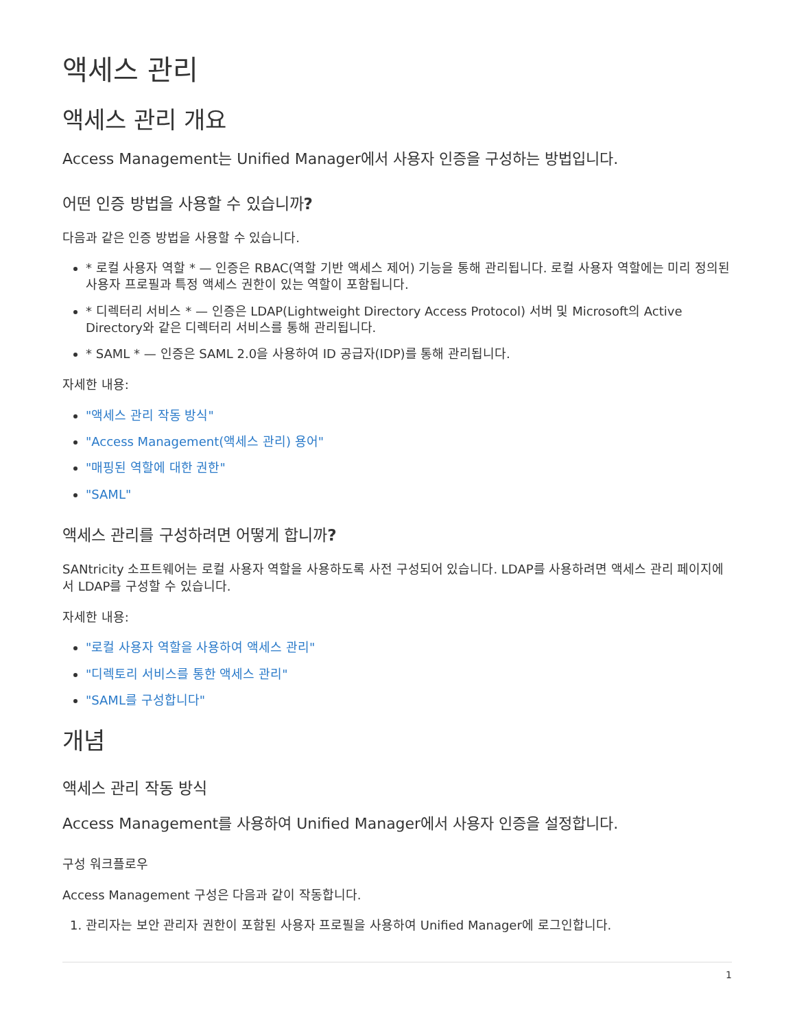액세스 관리
액세스 관리 개요
Access Management는 Unified Manager에서 사용자 인증을 구성하는 방법입니다.
어떤 인증 방법을 사용할 수 있습니까?
다음과 같은 인증 방법을 사용할 수 있습니다.
* 로컬 사용자 역할 * — 인증은 RBAC(역할 기반 액세스 제어) 기능을 통해 관리됩니다. 로컬 사용자 역할에는 미리 정의된 사용자 프로필과 특정 액세스 권한이 있는 역할이 포함됩니다.
* 디렉터리 서비스 * — 인증은 LDAP(Lightweight Directory Access Protocol) 서버 및 Microsoft의 Active Directory와 같은 디렉터리 서비스를 통해 관리됩니다.
* SAML * — 인증은 SAML 2.0을 사용하여 ID 공급자(IDP)를 통해 관리됩니다.
자세한 내용:
"액세스 관리 작동 방식"
"Access Management(액세스 관리) 용어"
"매핑된 역할에 대한 권한"
"SAML"
액세스 관리를 구성하려면 어떻게 합니까?
SANtricity 소프트웨어는 로컬 사용자 역할을 사용하도록 사전 구성되어 있습니다. LDAP를 사용하려면 액세스 관리 페이지에서 LDAP를 구성할 수 있습니다.
자세한 내용:
"로컬 사용자 역할을 사용하여 액세스 관리"
"디렉토리 서비스를 통한 액세스 관리"
"SAML를 구성합니다"
개념
액세스 관리 작동 방식
Access Management를 사용하여 Unified Manager에서 사용자 인증을 설정합니다.
구성 워크플로우
Access Management 구성은 다음과 같이 작동합니다.
1. 관리자는 보안 관리자 권한이 포함된 사용자 프로필을 사용하여 Unified Manager에 로그인합니다.
1